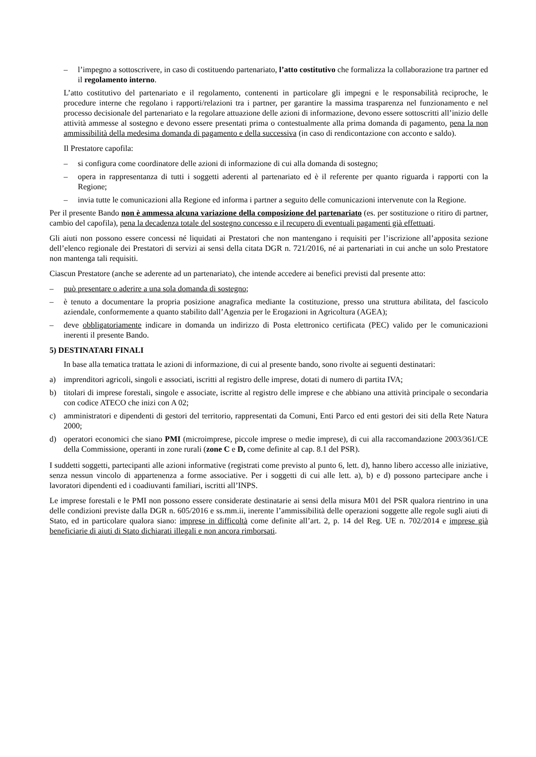– l’impegno a sottoscrivere, in caso di costituendo partenariato, l’atto costitutivo che formalizza la collaborazione tra partner ed il regolamento interno.
L’atto costitutivo del partenariato e il regolamento, contenenti in particolare gli impegni e le responsabilità reciproche, le procedure interne che regolano i rapporti/relazioni tra i partner, per garantire la massima trasparenza nel funzionamento e nel processo decisionale del partenariato e la regolare attuazione delle azioni di informazione, devono essere sottoscritti all’inizio delle attività ammesse al sostegno e devono essere presentati prima o contestualmente alla prima domanda di pagamento, pena la non ammissibilità della medesima domanda di pagamento e della successiva (in caso di rendicontazione con acconto e saldo).
Il Prestatore capofila:
– si configura come coordinatore delle azioni di informazione di cui alla domanda di sostegno;
– opera in rappresentanza di tutti i soggetti aderenti al partenariato ed è il referente per quanto riguarda i rapporti con la Regione;
– invia tutte le comunicazioni alla Regione ed informa i partner a seguito delle comunicazioni intervenute con la Regione.
Per il presente Bando non è ammessa alcuna variazione della composizione del partenariato (es. per sostituzione o ritiro di partner, cambio del capofila), pena la decadenza totale del sostegno concesso e il recupero di eventuali pagamenti già effettuati.
Gli aiuti non possono essere concessi né liquidati ai Prestatori che non mantengano i requisiti per l’iscrizione all’apposita sezione dell’elenco regionale dei Prestatori di servizi ai sensi della citata DGR n. 721/2016, né ai partenariati in cui anche un solo Prestatore non mantenga tali requisiti.
Ciascun Prestatore (anche se aderente ad un partenariato), che intende accedere ai benefici previsti dal presente atto:
– può presentare o aderire a una sola domanda di sostegno;
– è tenuto a documentare la propria posizione anagrafica mediante la costituzione, presso una struttura abilitata, del fascicolo aziendale, conformemente a quanto stabilito dall’Agenzia per le Erogazioni in Agricoltura (AGEA);
– deve obbligatoriamente indicare in domanda un indirizzo di Posta elettronico certificata (PEC) valido per le comunicazioni inerenti il presente Bando.
5) DESTINATARI FINALI
In base alla tematica trattata le azioni di informazione, di cui al presente bando, sono rivolte ai seguenti destinatari:
a) imprenditori agricoli, singoli e associati, iscritti al registro delle imprese, dotati di numero di partita IVA;
b) titolari di imprese forestali, singole e associate, iscritte al registro delle imprese e che abbiano una attività principale o secondaria con codice ATECO che inizi con A 02;
c) amministratori e dipendenti di gestori del territorio, rappresentati da Comuni, Enti Parco ed enti gestori dei siti della Rete Natura 2000;
d) operatori economici che siano PMI (microimprese, piccole imprese o medie imprese), di cui alla raccomandazione 2003/361/CE della Commissione, operanti in zone rurali (zone C e D, come definite al cap. 8.1 del PSR).
I suddetti soggetti, partecipanti alle azioni informative (registrati come previsto al punto 6, lett. d), hanno libero accesso alle iniziative, senza nessun vincolo di appartenenza a forme associative. Per i soggetti di cui alle lett. a), b) e d) possono partecipare anche i lavoratori dipendenti ed i coadiuvanti familiari, iscritti all’INPS.
Le imprese forestali e le PMI non possono essere considerate destinatarie ai sensi della misura M01 del PSR qualora rientrino in una delle condizioni previste dalla DGR n. 605/2016 e ss.mm.ii, inerente l’ammissibilità delle operazioni soggette alle regole sugli aiuti di Stato, ed in particolare qualora siano: imprese in difficoltà come definite all’art. 2, p. 14 del Reg. UE n. 702/2014 e imprese già beneficiarie di aiuti di Stato dichiarati illegali e non ancora rimborsati.